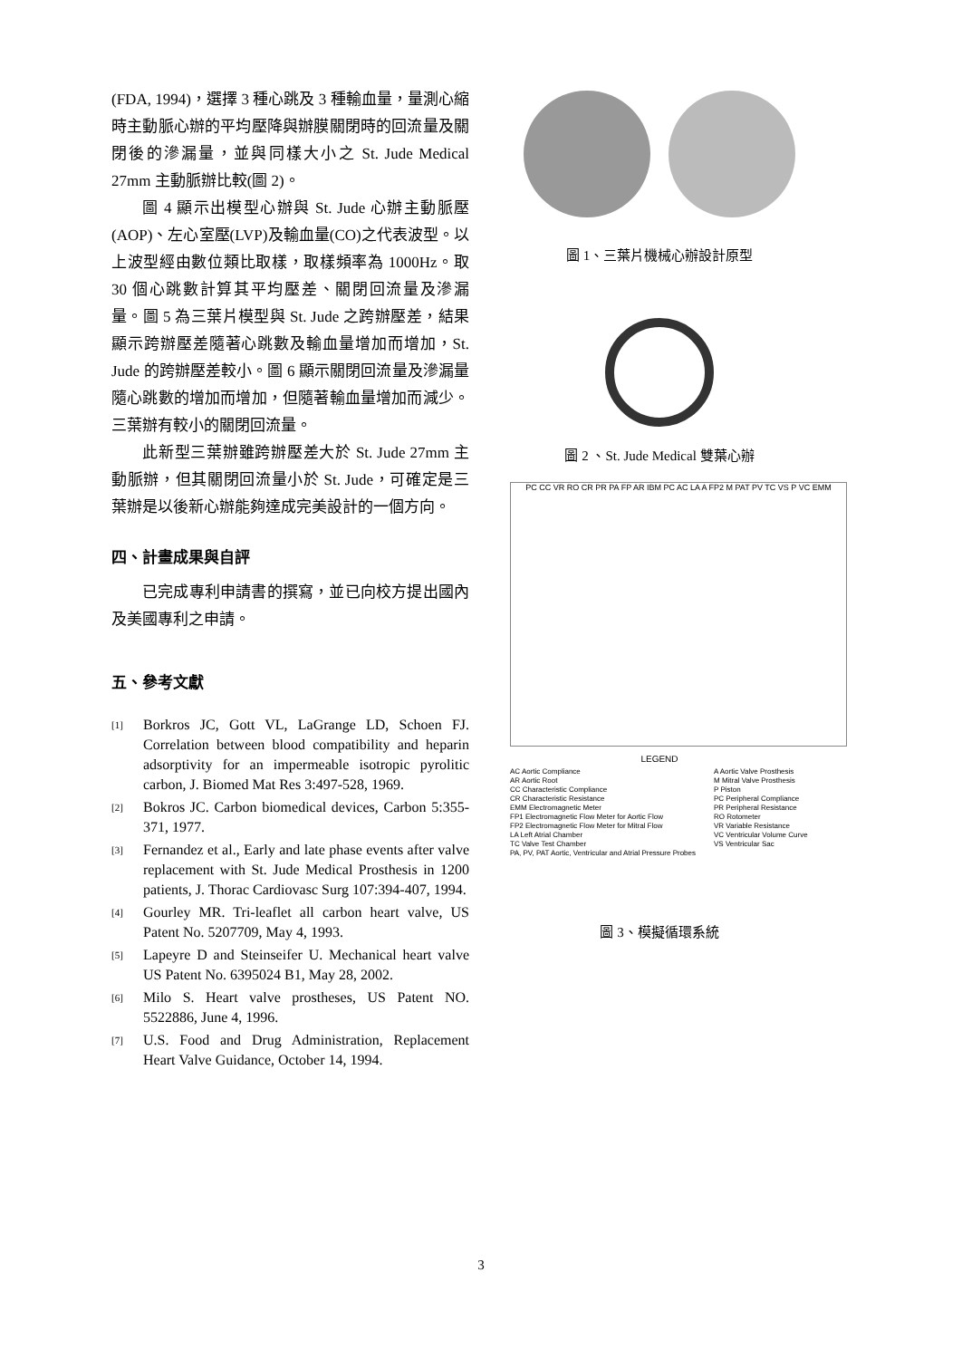(FDA, 1994)，選擇 3 種心跳及 3 種輸血量，量測心縮時主動脈心辦的平均壓降與辦膜關閉時的回流量及關閉後的滲漏量，並與同樣大小之 St. Jude Medical 27mm 主動脈辦比較(圖 2)。
圖 4 顯示出模型心辦與 St. Jude 心辦主動脈壓(AOP)、左心室壓(LVP)及輸血量(CO)之代表波型。以上波型經由數位類比取樣，取樣頻率為 1000Hz。取 30 個心跳數計算其平均壓差、關閉回流量及滲漏量。圖 5 為三葉片模型與 St. Jude 之跨辦壓差，結果顯示跨辦壓差隨著心跳數及輸血量增加而增加，St. Jude 的跨辦壓差較小。圖 6 顯示關閉回流量及滲漏量隨心跳數的增加而增加，但隨著輸血量增加而減少。三葉辦有較小的關閉回流量。
此新型三葉辦雖跨辦壓差大於 St. Jude 27mm 主動脈辦，但其關閉回流量小於 St. Jude，可確定是三葉辦是以後新心辦能夠達成完美設計的一個方向。
四、計畫成果與自評
已完成專利申請書的撰寫，並已向校方提出國內及美國專利之申請。
五、參考文獻
[1] Borkros JC, Gott VL, LaGrange LD, Schoen FJ. Correlation between blood compatibility and heparin adsorptivity for an impermeable isotropic pyrolitic carbon, J. Biomed Mat Res 3:497-528, 1969.
[2] Bokros JC. Carbon biomedical devices, Carbon 5:355-371, 1977.
[3] Fernandez et al., Early and late phase events after valve replacement with St. Jude Medical Prosthesis in 1200 patients, J. Thorac Cardiovasc Surg 107:394-407, 1994.
[4] Gourley MR. Tri-leaflet all carbon heart valve, US Patent No. 5207709, May 4, 1993.
[5] Lapeyre D and Steinseifer U. Mechanical heart valve US Patent No. 6395024 B1, May 28, 2002.
[6] Milo S. Heart valve prostheses, US Patent NO. 5522886, June 4, 1996.
[7] U.S. Food and Drug Administration, Replacement Heart Valve Guidance, October 14, 1994.
圖 1、三葉片機械心辦設計原型
圖 2 、St. Jude Medical 雙葉心辦
PC CC VR RO CR PR PA FP AR IBM PC AC LA A FP2 M PAT PV TC VS P VC EMM
LEGEND
AC Aortic Compliance
AR Aortic Root
CC Characteristic Compliance
CR Characteristic Resistance
EMM Electromagnetic Meter
FP1 Electromagnetic Flow Meter for Aortic Flow
FP2 Electromagnetic Flow Meter for Mitral Flow
LA Left Atrial Chamber
TC Valve Test Chamber
PA, PV, PAT Aortic, Ventricular and Atrial Pressure Probes
A Aortic Valve Prosthesis
M Mitral Valve Prosthesis
P Piston
PC Peripheral Compliance
PR Peripheral Resistance
RO Rotometer
VR Variable Resistance
VC Ventricular Volume Curve
VS Ventricular Sac
圖 3、模擬循環系統
3